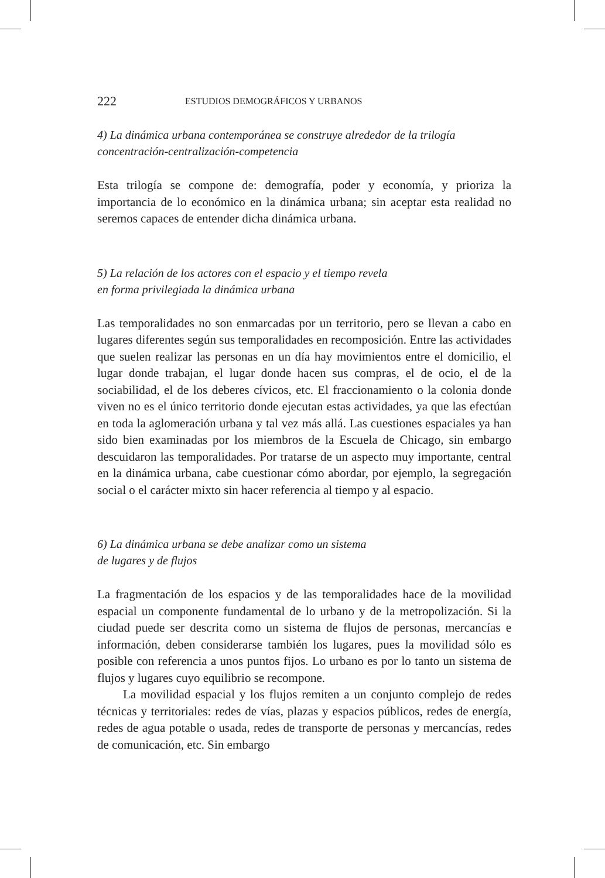222 ESTUDIOS DEMOGRÁFICOS Y URBANOS
4) La dinámica urbana contemporánea se construye alrededor de la trilogía concentración-centralización-competencia
Esta trilogía se compone de: demografía, poder y economía, y prioriza la importancia de lo económico en la dinámica urbana; sin aceptar esta realidad no seremos capaces de entender dicha dinámica urbana.
5) La relación de los actores con el espacio y el tiempo revela
en forma privilegiada la dinámica urbana
Las temporalidades no son enmarcadas por un territorio, pero se llevan a cabo en lugares diferentes según sus temporalidades en recomposición. Entre las actividades que suelen realizar las personas en un día hay movimientos entre el domicilio, el lugar donde trabajan, el lugar donde hacen sus compras, el de ocio, el de la sociabilidad, el de los deberes cívicos, etc. El fraccionamiento o la colonia donde viven no es el único territorio donde ejecutan estas actividades, ya que las efectúan en toda la aglomeración urbana y tal vez más allá. Las cuestiones espaciales ya han sido bien examinadas por los miembros de la Escuela de Chicago, sin embargo descuidaron las temporalidades. Por tratarse de un aspecto muy importante, central en la dinámica urbana, cabe cuestionar cómo abordar, por ejemplo, la segregación social o el carácter mixto sin hacer referencia al tiempo y al espacio.
6) La dinámica urbana se debe analizar como un sistema
de lugares y de flujos
La fragmentación de los espacios y de las temporalidades hace de la movilidad espacial un componente fundamental de lo urbano y de la metropolización. Si la ciudad puede ser descrita como un sistema de flujos de personas, mercancías e información, deben considerarse también los lugares, pues la movilidad sólo es posible con referencia a unos puntos fijos. Lo urbano es por lo tanto un sistema de flujos y lugares cuyo equilibrio se recompone.
La movilidad espacial y los flujos remiten a un conjunto complejo de redes técnicas y territoriales: redes de vías, plazas y espacios públicos, redes de energía, redes de agua potable o usada, redes de transporte de personas y mercancías, redes de comunicación, etc. Sin embargo